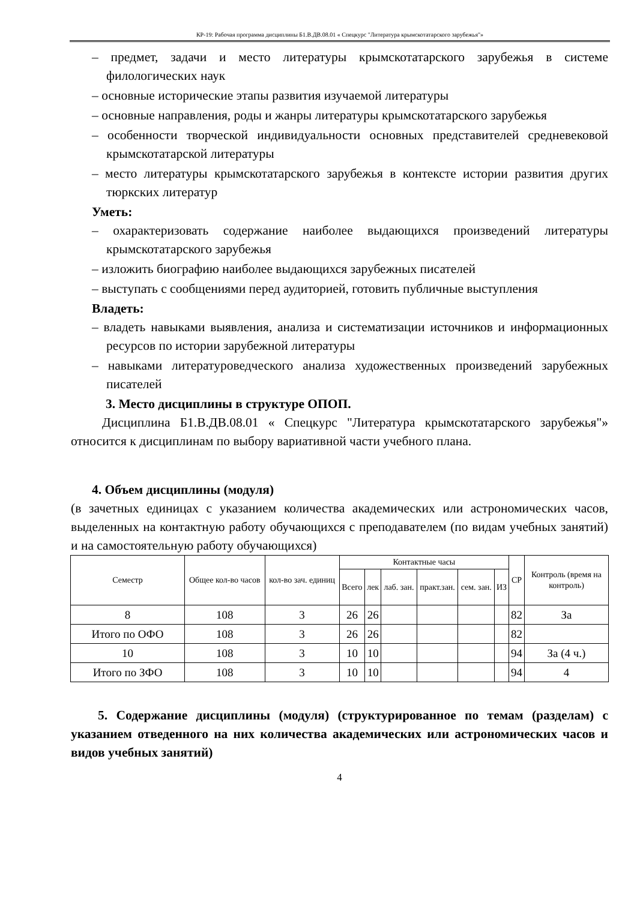КР-19: Рабочая программа дисциплины Б1.В.ДВ.08.01 « Спецкурс "Литература крымскотатарского зарубежья"»
– предмет, задачи и место литературы крымскотатарского зарубежья в системе филологических наук
– основные исторические этапы развития изучаемой литературы
– основные направления, роды и жанры литературы крымскотатарского зарубежья
– особенности творческой индивидуальности основных представителей средневековой крымскотатарской литературы
– место литературы крымскотатарского зарубежья в контексте истории развития других тюркских литератур
Уметь:
– охарактеризовать содержание наиболее выдающихся произведений литературы крымскотатарского зарубежья
– изложить биографию наиболее выдающихся зарубежных писателей
– выступать с сообщениями перед аудиторией, готовить публичные выступления
Владеть:
– владеть навыками выявления, анализа и систематизации источников и информационных ресурсов по истории зарубежной литературы
– навыками литературоведческого анализа художественных произведений зарубежных писателей
3. Место дисциплины в структуре ОПОП.
Дисциплина Б1.В.ДВ.08.01 « Спецкурс "Литература крымскотатарского зарубежья"» относится к дисциплинам по выбору вариативной части учебного плана.
4. Объем дисциплины (модуля)
(в зачетных единицах с указанием количества академических или астрономических часов, выделенных на контактную работу обучающихся с преподавателем (по видам учебных занятий) и на самостоятельную работу обучающихся)
| Семестр | Общее кол-во часов | кол-во зач. единиц | Контактные часы | | | | | | СР | Контроль (время на контроль) |
| --- | --- | --- | --- | --- | --- | --- | --- | --- | --- | --- |
| | | | Всего | лек | лаб. зан. | практ.зан. | сем. зан. | ИЗ | | |
| 8 | 108 | 3 | 26 | 26 | | | | | 82 | За |
| Итого по ОФО | 108 | 3 | 26 | 26 | | | | | 82 | |
| 10 | 108 | 3 | 10 | 10 | | | | | 94 | За (4 ч.) |
| Итого по ЗФО | 108 | 3 | 10 | 10 | | | | | 94 | 4 |
5. Содержание дисциплины (модуля) (структурированное по темам (разделам) с указанием отведенного на них количества академических или астрономических часов и видов учебных занятий)
4